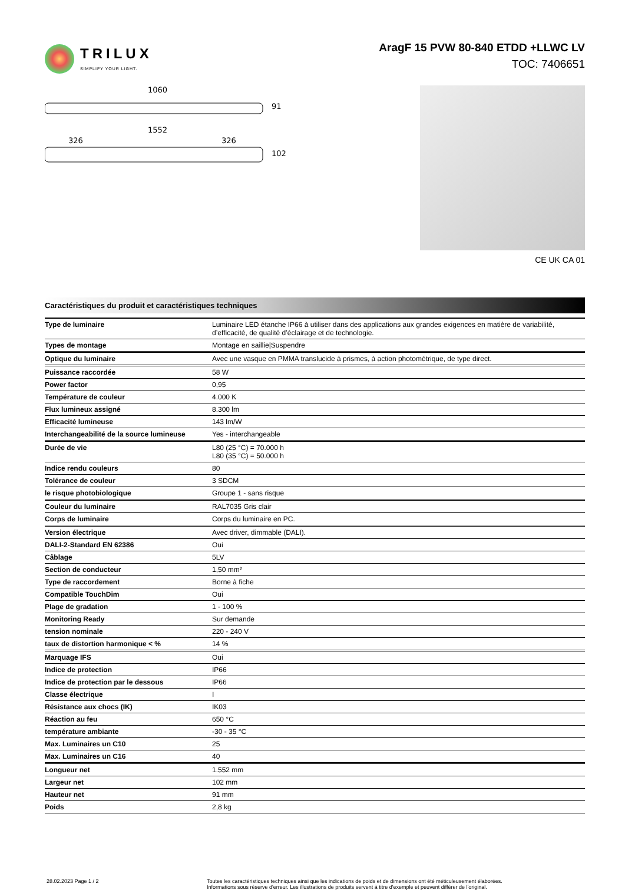TRILUX
SIMPLIFY YOUR LIGHT.
AragF 15 PVW 80-840 ETDD +LLWC LV
TOC: 7406651
1060
91
1552
326
326
102
CE UK CA 01
Caractéristiques du produit et caractéristiques techniques
| Type de luminaire | Luminaire LED étanche IP66 à utiliser dans des applications aux grandes exigences en matière de variabilité, d’efficacité, de qualité d’éclairage et de technologie. |
| Types de montage | Montage en saillie/Suspendre |
| Optique du luminaire | Avec une vasque en PMMA translucide à prismes, à action photométrique, de type direct. |
| Puissance raccordée | 58 W |
| Power factor | 0,95 |
| Température de couleur | 4.000 K |
| Flux lumineux assigné | 8.300 lm |
| Efficacité lumineuse | 143 lm/W |
| Interchangeabilité de la source lumineuse | Yes - interchangeable |
| Durée de vie | L80 (25 °C) = 70.000 h L80 (35 °C) = 50.000 h |
| Indice rendu couleurs | 80 |
| Tolérance de couleur | 3 SDCM |
| le risque photobiologique | Groupe 1 - sans risque |
| Couleur du luminaire | RAL7035 Gris clair |
| Corps de luminaire | Corps du luminaire en PC. |
| Version électrique | Avec driver, dimmable (DALI). |
| DALI-2-Standard EN 62386 | Oui |
| Câblage | 5LV |
| Section de conducteur | 1,50 mm² |
| Type de raccordement | Borne à fiche |
| Compatible TouchDim | Oui |
| Plage de gradation | 1 - 100 % |
| Monitoring Ready | Sur demande |
| tension nominale | 220 - 240 V |
| taux de distortion harmonique < % | 14 % |
| Marquage IFS | Oui |
| Indice de protection | IP66 |
| Indice de protection par le dessous | IP66 |
| Classe électrique | I |
| Résistance aux chocs (IK) | IK03 |
| Réaction au feu | 650 °C |
| température ambiante | -30 - 35 °C |
| Max. Luminaires un C10 | 25 |
| Max. Luminaires un C16 | 40 |
| Longueur net | 1.552 mm |
| Largeur net | 102 mm |
| Hauteur net | 91 mm |
| Poids | 2,8 kg |
28.02.2023 Page 1 / 2 Toutes les caractéristiques techniques ainsi que les indications de poids et de dimensions ont été méticuleusement élaborées.
Informations sous réserve d'erreur. Les illustrations de produits servent à titre d'exemple et peuvent différer de l'original.